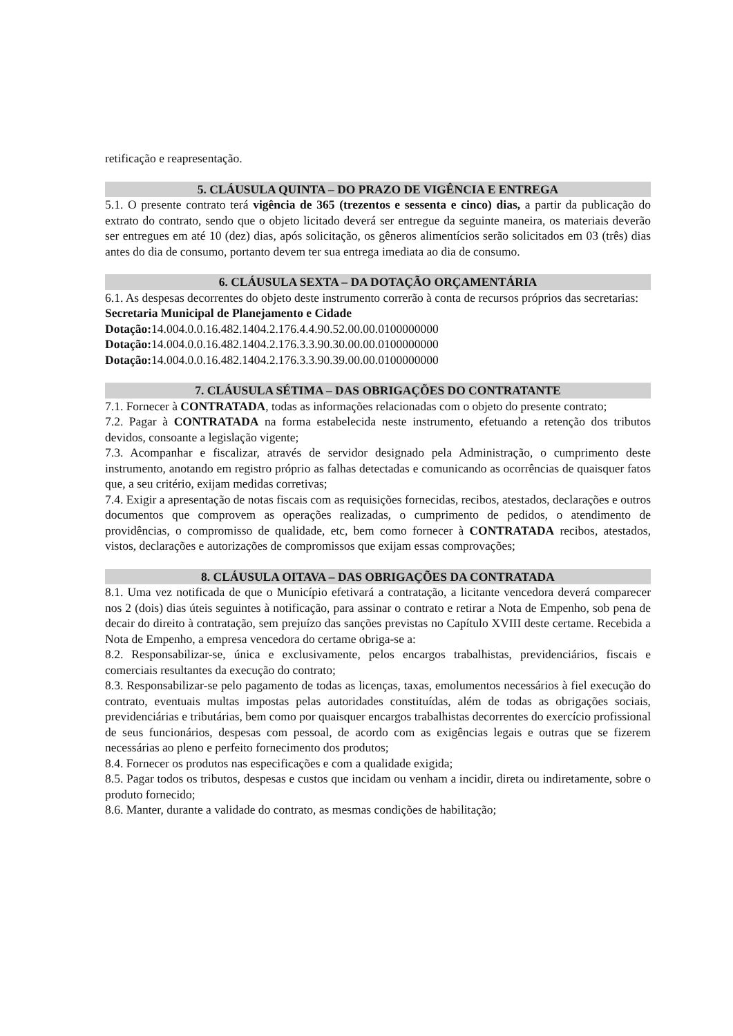retificação e reapresentação.
5. CLÁUSULA QUINTA – DO PRAZO DE VIGÊNCIA E ENTREGA
5.1. O presente contrato terá vigência de 365 (trezentos e sessenta e cinco) dias, a partir da publicação do extrato do contrato, sendo que o objeto licitado deverá ser entregue da seguinte maneira, os materiais deverão ser entregues em até 10 (dez) dias, após solicitação, os gêneros alimentícios serão solicitados em 03 (três) dias antes do dia de consumo, portanto devem ter sua entrega imediata ao dia de consumo.
6. CLÁUSULA SEXTA – DA DOTAÇÃO ORÇAMENTÁRIA
6.1. As despesas decorrentes do objeto deste instrumento correrão à conta de recursos próprios das secretarias:
Secretaria Municipal de Planejamento e Cidade
Dotação: 14.004.0.0.16.482.1404.2.176.4.4.90.52.00.00.0100000000
Dotação: 14.004.0.0.16.482.1404.2.176.3.3.90.30.00.00.0100000000
Dotação: 14.004.0.0.16.482.1404.2.176.3.3.90.39.00.00.0100000000
7. CLÁUSULA SÉTIMA – DAS OBRIGAÇÕES DO CONTRATANTE
7.1. Fornecer à CONTRATADA, todas as informações relacionadas com o objeto do presente contrato;
7.2. Pagar à CONTRATADA na forma estabelecida neste instrumento, efetuando a retenção dos tributos devidos, consoante a legislação vigente;
7.3. Acompanhar e fiscalizar, através de servidor designado pela Administração, o cumprimento deste instrumento, anotando em registro próprio as falhas detectadas e comunicando as ocorrências de quaisquer fatos que, a seu critério, exijam medidas corretivas;
7.4. Exigir a apresentação de notas fiscais com as requisições fornecidas, recibos, atestados, declarações e outros documentos que comprovem as operações realizadas, o cumprimento de pedidos, o atendimento de providências, o compromisso de qualidade, etc, bem como fornecer à CONTRATADA recibos, atestados, vistos, declarações e autorizações de compromissos que exijam essas comprovações;
8. CLÁUSULA OITAVA – DAS OBRIGAÇÕES DA CONTRATADA
8.1. Uma vez notificada de que o Município efetivará a contratação, a licitante vencedora deverá comparecer nos 2 (dois) dias úteis seguintes à notificação, para assinar o contrato e retirar a Nota de Empenho, sob pena de decair do direito à contratação, sem prejuízo das sanções previstas no Capítulo XVIII deste certame. Recebida a Nota de Empenho, a empresa vencedora do certame obriga-se a:
8.2. Responsabilizar-se, única e exclusivamente, pelos encargos trabalhistas, previdenciários, fiscais e comerciais resultantes da execução do contrato;
8.3. Responsabilizar-se pelo pagamento de todas as licenças, taxas, emolumentos necessários à fiel execução do contrato, eventuais multas impostas pelas autoridades constituídas, além de todas as obrigações sociais, previdenciárias e tributárias, bem como por quaisquer encargos trabalhistas decorrentes do exercício profissional de seus funcionários, despesas com pessoal, de acordo com as exigências legais e outras que se fizerem necessárias ao pleno e perfeito fornecimento dos produtos;
8.4. Fornecer os produtos nas especificações e com a qualidade exigida;
8.5. Pagar todos os tributos, despesas e custos que incidam ou venham a incidir, direta ou indiretamente, sobre o produto fornecido;
8.6. Manter, durante a validade do contrato, as mesmas condições de habilitação;